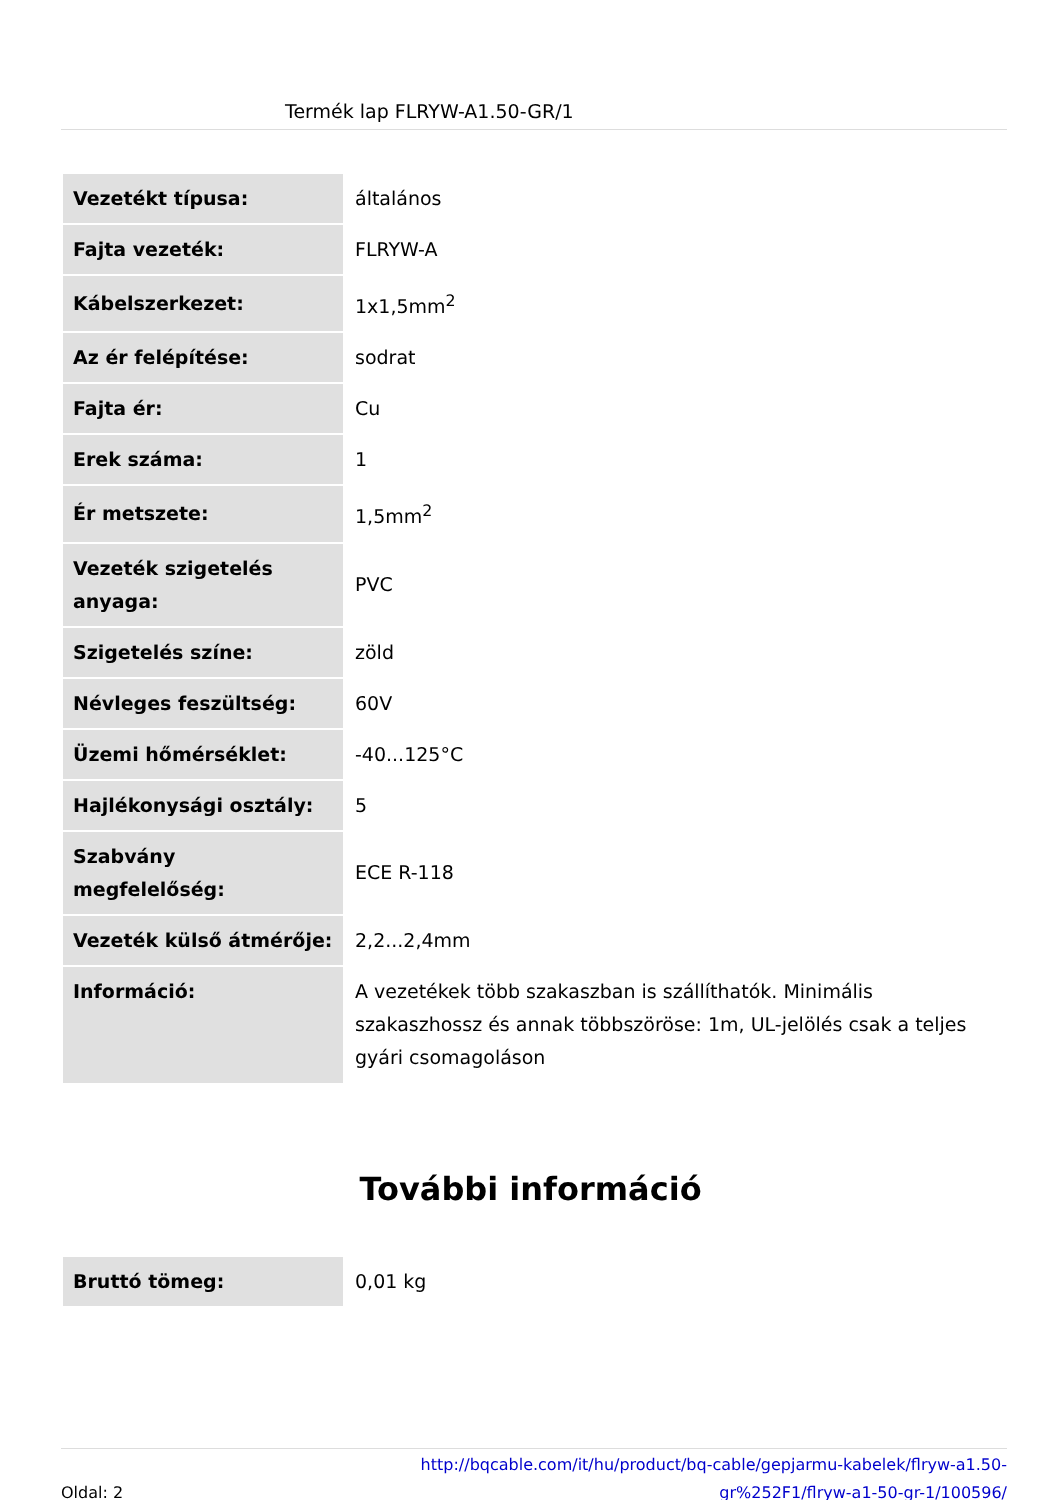Termék lap FLRYW-A1.50-GR/1
| Vezetékt típusa: | általános |
| Fajta vezeték: | FLRYW-A |
| Kábelszerkezet: | 1x1,5mm<sup>2</sup> |
| Az ér felépítése: | sodrat |
| Fajta ér: | Cu |
| Erek száma: | 1 |
| Ér metszete: | 1,5mm<sup>2</sup> |
| Vezeték szigetelés anyaga: | PVC |
| Szigetelés színe: | zöld |
| Névleges feszültség: | 60V |
| Üzemi hőmérséklet: | -40...125°C |
| Hajlékonysági osztály: | 5 |
| Szabvány megfelelőség: | ECE R-118 |
| Vezeték külső átmérője: | 2,2...2,4mm |
| Információ: | A vezetékek több szakaszban is szállíthatók. Minimális szakaszhossz és annak többszöröse: 1m, UL-jelölés csak a teljes gyári csomagoláson |
További információ
| Bruttó tömeg: | 0,01 kg |
Oldal: 2 http://bqcable.com/it/hu/product/bq-cable/gepjarmu-kabelek/flryw-a1.50-
gr%252F1/flryw-a1-50-gr-1/100596/